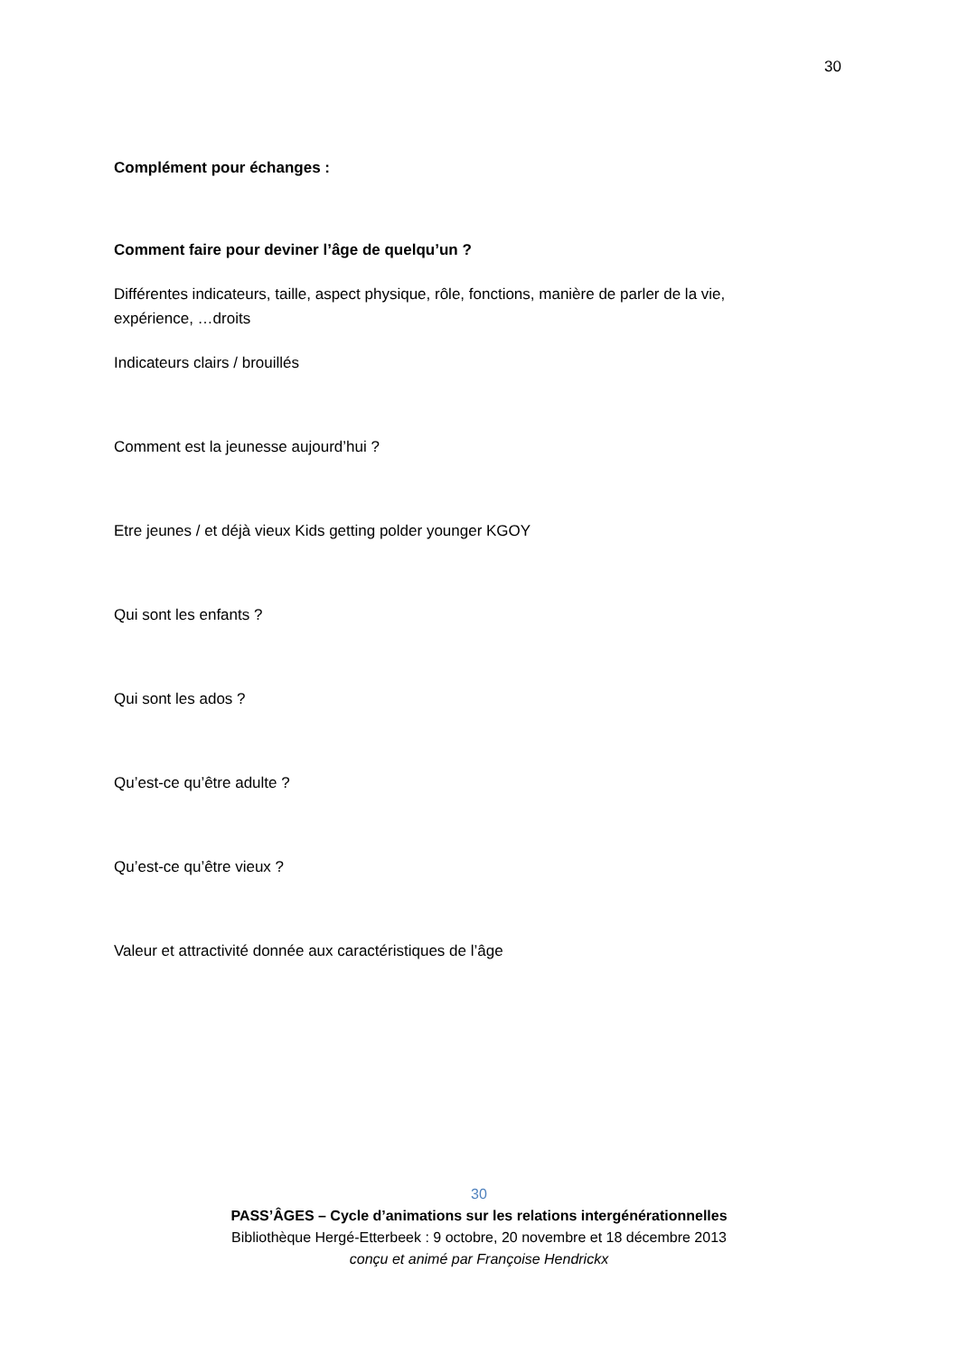30
Complément pour échanges :
Comment faire pour deviner l’âge de quelqu’un ?
Différentes indicateurs, taille, aspect physique, rôle, fonctions, manière de parler de la vie, expérience, …droits
Indicateurs clairs / brouillés
Comment est la jeunesse aujourd’hui ?
Etre jeunes / et déjà vieux Kids getting polder younger KGOY
Qui sont les enfants ?
Qui sont les ados ?
Qu’est-ce qu’être adulte ?
Qu’est-ce qu’être vieux ?
Valeur et attractivité donnée aux caractéristiques de l’âge
30
PASS’ÂGES – Cycle d’animations sur les relations intergénérationnelles
Bibliothèque Hergé-Etterbeek : 9 octobre, 20 novembre et 18 décembre 2013
conçu et animé par Françoise Hendrickx